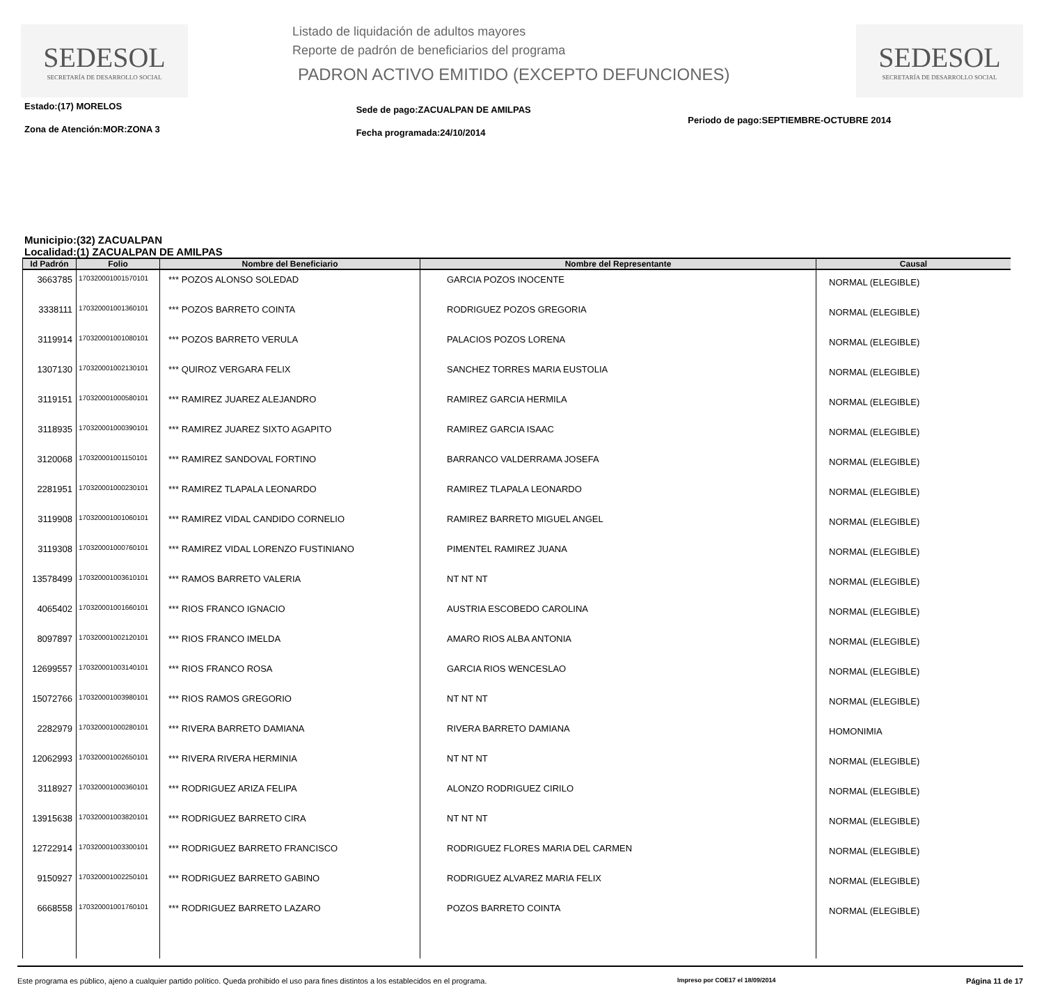SEDESOL
SECRETARÍA DE DESARROLLO SOCIAL
Listado de liquidación de adultos mayores
Reporte de padrón de beneficiarios del programa
PADRON ACTIVO EMITIDO (EXCEPTO DEFUNCIONES)
SEDESOL
SECRETARÍA DE DESARROLLO SOCIAL
Estado:(17) MORELOS
Zona de Atención:MOR:ZONA 3
Sede de pago:ZACUALPAN DE AMILPAS
Fecha programada:24/10/2014
Periodo de pago:SEPTIEMBRE-OCTUBRE 2014
Municipio:(32) ZACUALPAN
Localidad:(1) ZACUALPAN DE AMILPAS
| Id Padrón | Folio | Nombre del Beneficiario | Nombre del Representante | Causal |
| --- | --- | --- | --- | --- |
| 3663785 | 170320001001570101 | *** POZOS ALONSO SOLEDAD | GARCIA POZOS INOCENTE | NORMAL (ELEGIBLE) |
| 3338111 | 170320001001360101 | *** POZOS BARRETO COINTA | RODRIGUEZ POZOS GREGORIA | NORMAL (ELEGIBLE) |
| 3119914 | 170320001001080101 | *** POZOS BARRETO VERULA | PALACIOS POZOS LORENA | NORMAL (ELEGIBLE) |
| 1307130 | 170320001002130101 | *** QUIROZ VERGARA FELIX | SANCHEZ TORRES MARIA EUSTOLIA | NORMAL (ELEGIBLE) |
| 3119151 | 170320001000580101 | *** RAMIREZ JUAREZ ALEJANDRO | RAMIREZ GARCIA HERMILA | NORMAL (ELEGIBLE) |
| 3118935 | 170320001000390101 | *** RAMIREZ JUAREZ SIXTO AGAPITO | RAMIREZ GARCIA ISAAC | NORMAL (ELEGIBLE) |
| 3120068 | 170320001001150101 | *** RAMIREZ SANDOVAL FORTINO | BARRANCO VALDERRAMA JOSEFA | NORMAL (ELEGIBLE) |
| 2281951 | 170320001000230101 | *** RAMIREZ TLAPALA LEONARDO | RAMIREZ TLAPALA LEONARDO | NORMAL (ELEGIBLE) |
| 3119908 | 170320001001060101 | *** RAMIREZ VIDAL CANDIDO CORNELIO | RAMIREZ BARRETO MIGUEL ANGEL | NORMAL (ELEGIBLE) |
| 3119308 | 170320001000760101 | *** RAMIREZ VIDAL LORENZO FUSTINIANO | PIMENTEL RAMIREZ JUANA | NORMAL (ELEGIBLE) |
| 13578499 | 170320001003610101 | *** RAMOS BARRETO VALERIA | NT NT NT | NORMAL (ELEGIBLE) |
| 4065402 | 170320001001660101 | *** RIOS FRANCO IGNACIO | AUSTRIA ESCOBEDO CAROLINA | NORMAL (ELEGIBLE) |
| 8097897 | 170320001002120101 | *** RIOS FRANCO IMELDA | AMARO RIOS ALBA ANTONIA | NORMAL (ELEGIBLE) |
| 12699557 | 170320001003140101 | *** RIOS FRANCO ROSA | GARCIA RIOS WENCESLAO | NORMAL (ELEGIBLE) |
| 15072766 | 170320001003980101 | *** RIOS RAMOS GREGORIO | NT NT NT | NORMAL (ELEGIBLE) |
| 2282979 | 170320001000280101 | *** RIVERA BARRETO DAMIANA | RIVERA BARRETO DAMIANA | HOMONIMIA |
| 12062993 | 170320001002650101 | *** RIVERA RIVERA HERMINIA | NT NT NT | NORMAL (ELEGIBLE) |
| 3118927 | 170320001000360101 | *** RODRIGUEZ ARIZA FELIPA | ALONZO RODRIGUEZ CIRILO | NORMAL (ELEGIBLE) |
| 13915638 | 170320001003820101 | *** RODRIGUEZ BARRETO CIRA | NT NT NT | NORMAL (ELEGIBLE) |
| 12722914 | 170320001003300101 | *** RODRIGUEZ BARRETO FRANCISCO | RODRIGUEZ FLORES MARIA DEL CARMEN | NORMAL (ELEGIBLE) |
| 9150927 | 170320001002250101 | *** RODRIGUEZ BARRETO GABINO | RODRIGUEZ ALVAREZ MARIA FELIX | NORMAL (ELEGIBLE) |
| 6668558 | 170320001001760101 | *** RODRIGUEZ BARRETO LAZARO | POZOS BARRETO COINTA | NORMAL (ELEGIBLE) |
Este programa es público, ajeno a cualquier partido político. Queda prohibido el uso para fines distintos a los establecidos en el programa. Impreso por COE17 el 18/09/2014 Página 11 de 17